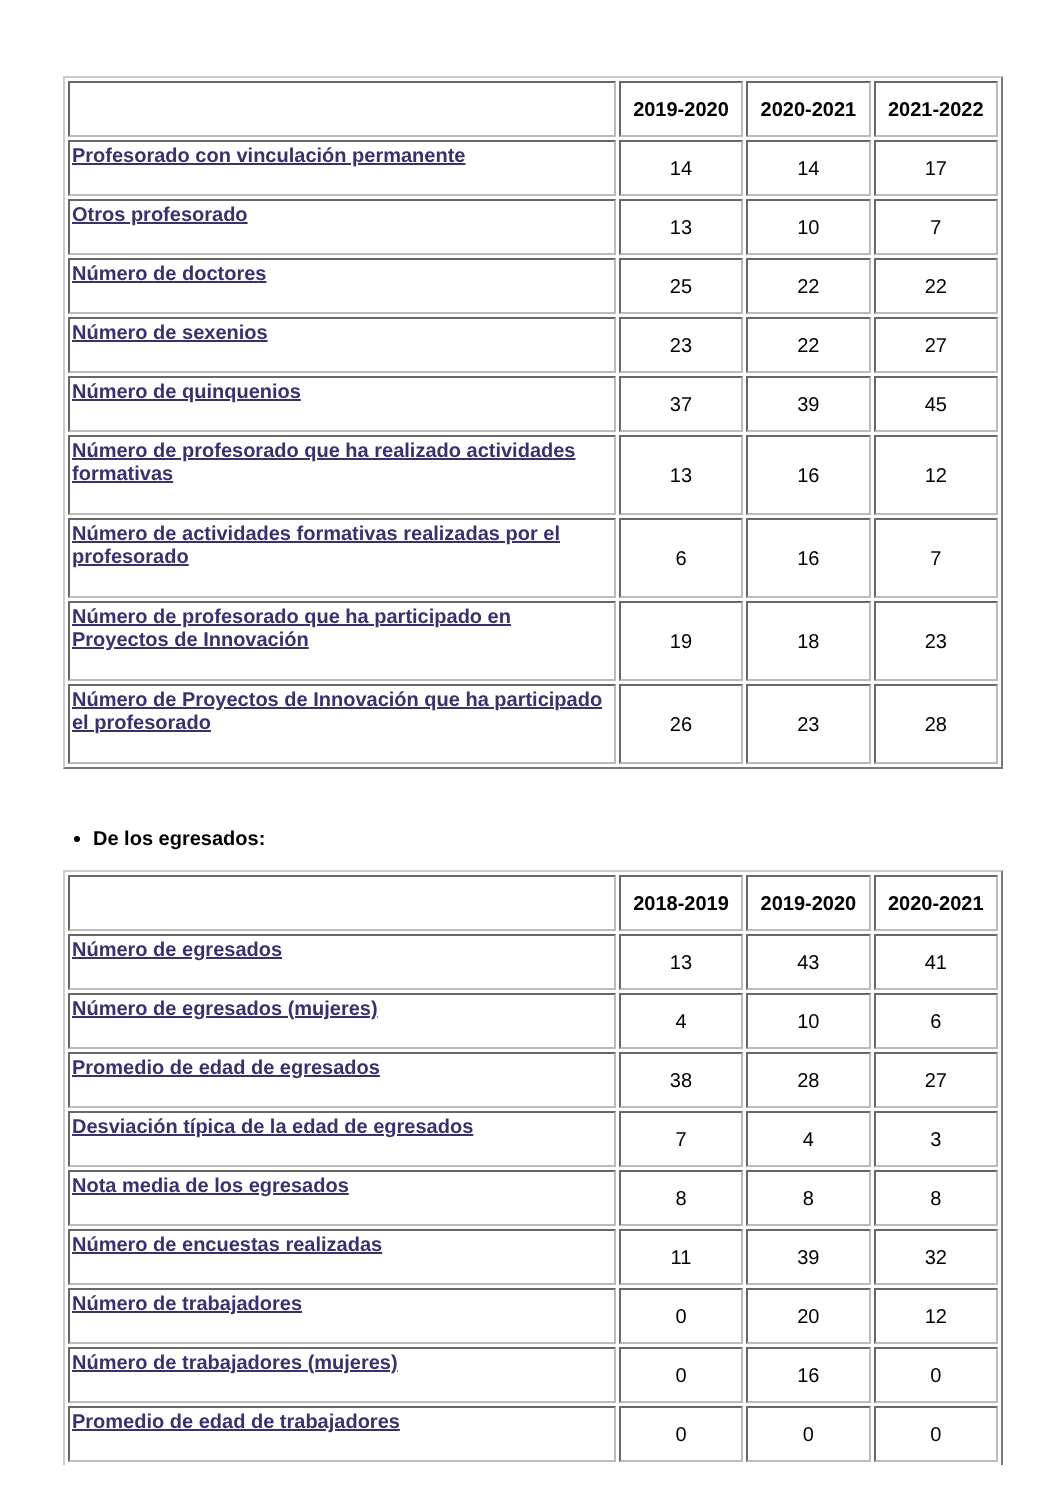| | 2019-2020 | 2020-2021 | 2021-2022 |
| --- | --- | --- | --- |
| Profesorado con vinculación permanente | 14 | 14 | 17 |
| Otros profesorado | 13 | 10 | 7 |
| Número de doctores | 25 | 22 | 22 |
| Número de sexenios | 23 | 22 | 27 |
| Número de quinquenios | 37 | 39 | 45 |
| Número de profesorado que ha realizado actividades formativas | 13 | 16 | 12 |
| Número de actividades formativas realizadas por el profesorado | 6 | 16 | 7 |
| Número de profesorado que ha participado en Proyectos de Innovación | 19 | 18 | 23 |
| Número de Proyectos de Innovación que ha participado el profesorado | 26 | 23 | 28 |
De los egresados:
| | 2018-2019 | 2019-2020 | 2020-2021 |
| --- | --- | --- | --- |
| Número de egresados | 13 | 43 | 41 |
| Número de egresados (mujeres) | 4 | 10 | 6 |
| Promedio de edad de egresados | 38 | 28 | 27 |
| Desviación típica de la edad de egresados | 7 | 4 | 3 |
| Nota media de los egresados | 8 | 8 | 8 |
| Número de encuestas realizadas | 11 | 39 | 32 |
| Número de trabajadores | 0 | 20 | 12 |
| Número de trabajadores (mujeres) | 0 | 16 | 0 |
| Promedio de edad de trabajadores | 0 | 0 | 0 |